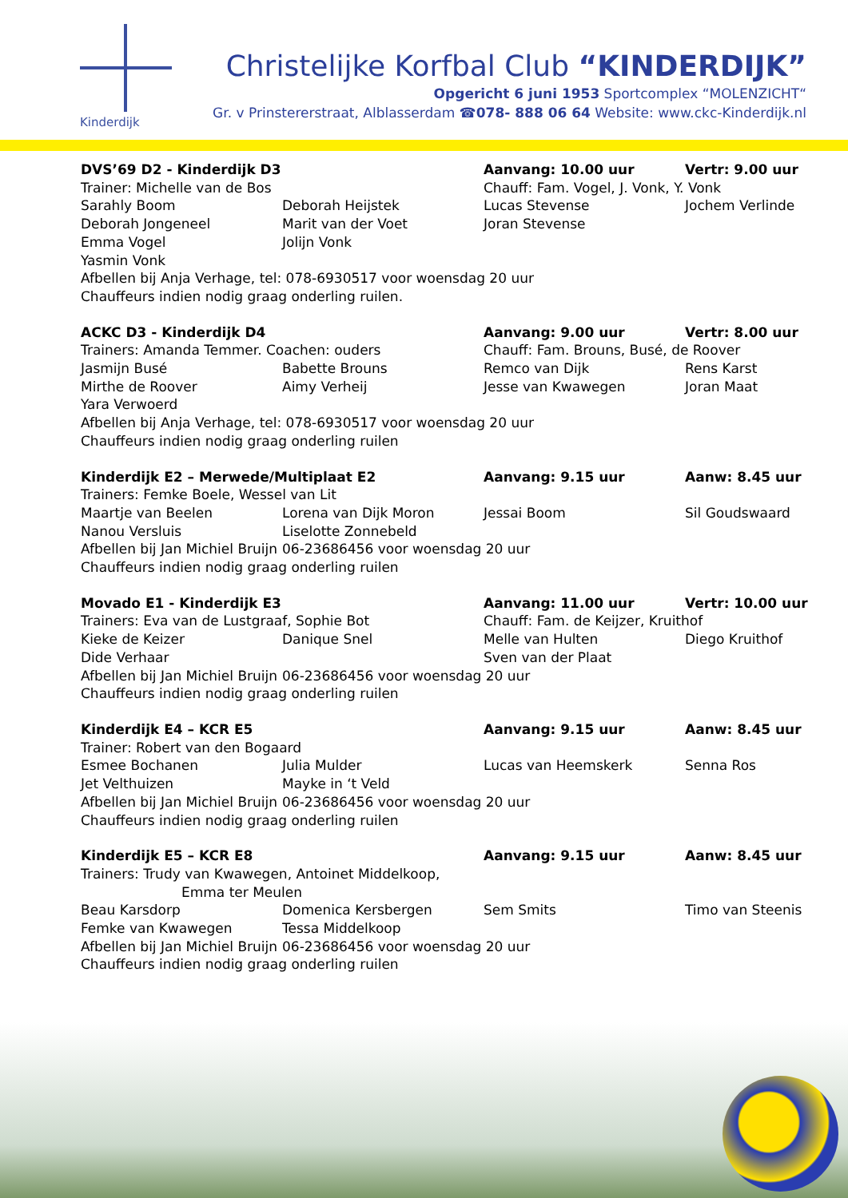Kinderdijk
Christelijke Korfbal Club “KINDERDIJK”
Opgericht 6 juni 1953 Sportcomplex “MOLENZICHT“
Gr. v Prinstererstraat, Alblasserdam ☎078- 888 06 64 Website: www.ckc-Kinderdijk.nl
DVS’69 D2 - Kinderdijk D3
Aanvang: 10.00 uur
Vertr: 9.00 uur
Trainer: Michelle van de Bos
Chauff: Fam. Vogel, J. Vonk, Y. Vonk
Sarahly Boom
Deborah Heijstek
Lucas Stevense
Jochem Verlinde
Deborah Jongeneel
Marit van der Voet
Joran Stevense
Emma Vogel
Jolijn Vonk
Yasmin Vonk
Afbellen bij Anja Verhage, tel: 078-6930517 voor woensdag 20 uur
Chauffeurs indien nodig graag onderling ruilen.
ACKC D3 - Kinderdijk D4
Aanvang: 9.00 uur
Vertr: 8.00 uur
Trainers: Amanda Temmer. Coachen: ouders
Chauff: Fam. Brouns, Busé, de Roover
Jasmijn Busé
Babette Brouns
Remco van Dijk
Rens Karst
Mirthe de Roover
Aimy Verheij
Jesse van Kwawegen
Joran Maat
Yara Verwoerd
Afbellen bij Anja Verhage, tel: 078-6930517 voor woensdag 20 uur
Chauffeurs indien nodig graag onderling ruilen
Kinderdijk E2 – Merwede/Multiplaat E2
Aanvang: 9.15 uur
Aanw: 8.45 uur
Trainers: Femke Boele, Wessel van Lit
Maartje van Beelen
Lorena van Dijk Moron
Jessai Boom
Sil Goudswaard
Nanou Versluis
Liselotte Zonnebeld
Afbellen bij Jan Michiel Bruijn
06-23686456 voor woensdag 20 uur
Chauffeurs indien nodig graag onderling ruilen
Movado E1 - Kinderdijk E3
Aanvang: 11.00 uur
Vertr: 10.00 uur
Trainers: Eva van de Lustgraaf, Sophie Bot
Chauff: Fam. de Keijzer, Kruithof
Kieke de Keizer
Danique Snel
Melle van Hulten
Diego Kruithof
Dide Verhaar
Sven van der Plaat
Afbellen bij Jan Michiel Bruijn
06-23686456 voor woensdag 20 uur
Chauffeurs indien nodig graag onderling ruilen
Kinderdijk E4 – KCR E5
Aanvang: 9.15 uur
Aanw: 8.45 uur
Trainer: Robert van den Bogaard
Esmee Bochanen
Julia Mulder
Lucas van Heemskerk
Senna Ros
Jet Velthuizen
Mayke in ‘t Veld
Afbellen bij Jan Michiel Bruijn
06-23686456 voor woensdag 20 uur
Chauffeurs indien nodig graag onderling ruilen
Kinderdijk E5 – KCR E8
Aanvang: 9.15 uur
Aanw: 8.45 uur
Trainers: Trudy van Kwawegen, Antoinet Middelkoop,
Emma ter Meulen
Beau Karsdorp
Domenica Kersbergen
Sem Smits
Timo van Steenis
Femke van Kwawegen
Tessa Middelkoop
Afbellen bij Jan Michiel Bruijn
06-23686456 voor woensdag 20 uur
Chauffeurs indien nodig graag onderling ruilen